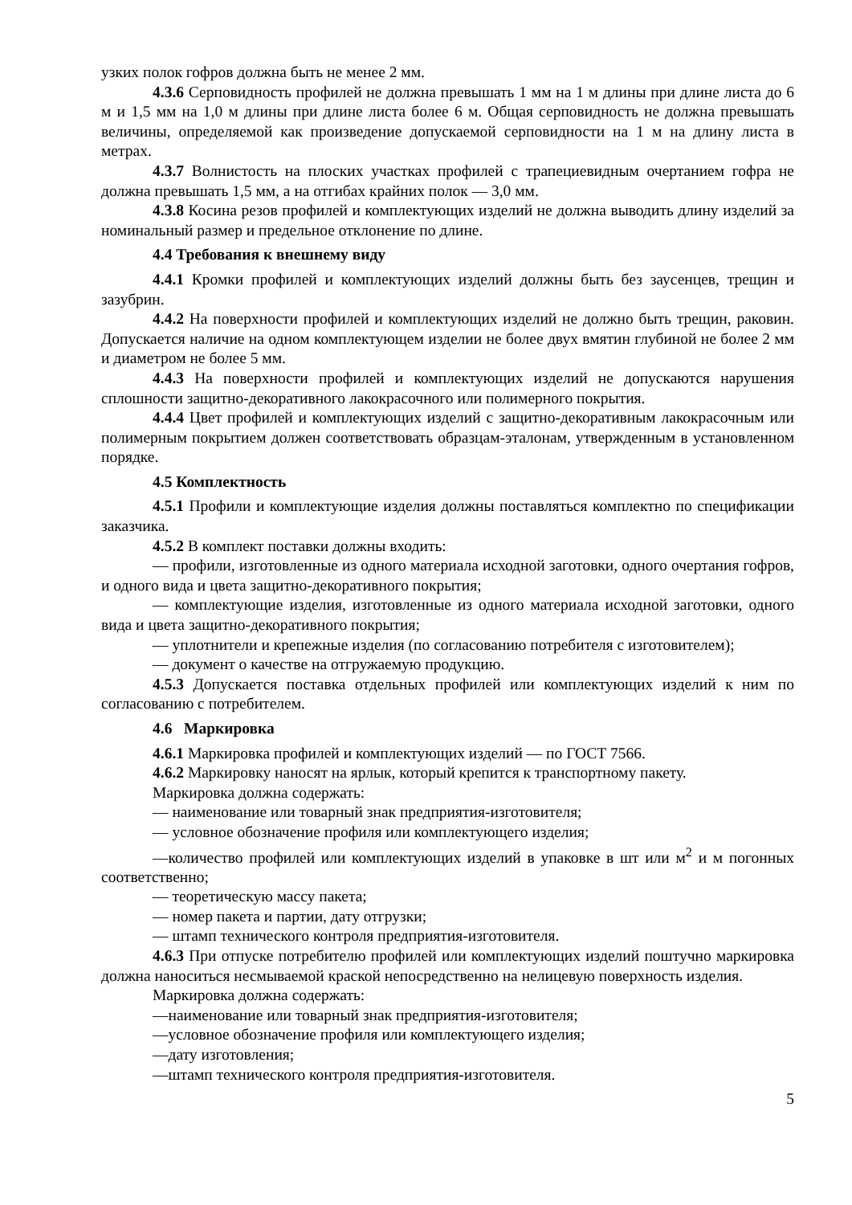узких полок гофров должна быть не менее 2 мм.
4.3.6 Серповидность профилей не должна превышать 1 мм на 1 м длины при длине листа до 6 м и 1,5 мм на 1,0 м длины при длине листа более 6 м. Общая серповидность не должна превышать величины, определяемой как произведение допускаемой серповидности на 1 м на длину листа в метрах.
4.3.7 Волнистость на плоских участках профилей с трапециевидным очертанием гофра не должна превышать 1,5 мм, а на отгибах крайних полок — 3,0 мм.
4.3.8 Косина резов профилей и комплектующих изделий не должна выводить длину изделий за номинальный размер и предельное отклонение по длине.
4.4 Требования к внешнему виду
4.4.1 Кромки профилей и комплектующих изделий должны быть без заусенцев, трещин и зазубрин.
4.4.2 На поверхности профилей и комплектующих изделий не должно быть трещин, раковин. Допускается наличие на одном комплектующем изделии не более двух вмятин глубиной не более 2 мм и диаметром не более 5 мм.
4.4.3 На поверхности профилей и комплектующих изделий не допускаются нарушения сплошности защитно-декоративного лакокрасочного или полимерного покрытия.
4.4.4 Цвет профилей и комплектующих изделий с защитно-декоративным лакокрасочным или полимерным покрытием должен соответствовать образцам-эталонам, утвержденным в установленном порядке.
4.5 Комплектность
4.5.1 Профили и комплектующие изделия должны поставляться комплектно по спецификации заказчика.
4.5.2 В комплект поставки должны входить:
— профили, изготовленные из одного материала исходной заготовки, одного очертания гофров, и одного вида и цвета защитно-декоративного покрытия;
— комплектующие изделия, изготовленные из одного материала исходной заготовки, одного вида и цвета защитно-декоративного покрытия;
— уплотнители и крепежные изделия (по согласованию потребителя с изготовителем);
— документ о качестве на отгружаемую продукцию.
4.5.3 Допускается поставка отдельных профилей или комплектующих изделий к ним по согласованию с потребителем.
4.6 Маркировка
4.6.1 Маркировка профилей и комплектующих изделий — по ГОСТ 7566.
4.6.2 Маркировку наносят на ярлык, который крепится к транспортному пакету.
Маркировка должна содержать:
— наименование или товарный знак предприятия-изготовителя;
— условное обозначение профиля или комплектующего изделия;
—количество профилей или комплектующих изделий в упаковке в шт или м<sup>2</sup> и м погонных соответственно;
— теоретическую массу пакета;
— номер пакета и партии, дату отгрузки;
— штамп технического контроля предприятия-изготовителя.
4.6.3 При отпуске потребителю профилей или комплектующих изделий поштучно маркировка должна наноситься несмываемой краской непосредственно на нелицевую поверхность изделия.
Маркировка должна содержать:
—наименование или товарный знак предприятия-изготовителя;
—условное обозначение профиля или комплектующего изделия;
—дату изготовления;
—штамп технического контроля предприятия-изготовителя.
5